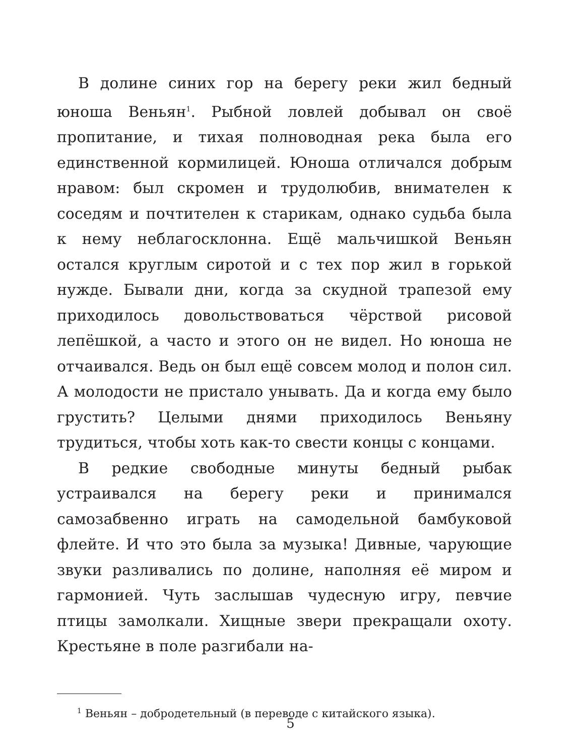В долине синих гор на берегу реки жил бедный юноша Веньян<sup>1</sup>. Рыбной ловлей добывал он своё пропитание, и тихая полноводная река была его единственной кормилицей. Юноша отличался добрым нравом: был скромен и трудолюбив, внимателен к соседям и почтителен к старикам, однако судьба была к нему неблагосклонна. Ещё мальчишкой Веньян остался круглым сиротой и с тех пор жил в горькой нужде. Бывали дни, когда за скудной трапезой ему приходилось довольствоваться чёрствой рисовой лепёшкой, а часто и этого он не видел. Но юноша не отчаивался. Ведь он был ещё совсем молод и полон сил. А молодости не пристало унывать. Да и когда ему было грустить? Целыми днями приходилось Веньяну трудиться, чтобы хоть как-то свести концы с концами.
В редкие свободные минуты бедный рыбак устраивался на берегу реки и принимался самозабвенно играть на самодельной бамбуковой флейте. И что это была за музыка! Дивные, чарующие звуки разливались по долине, наполняя её миром и гармонией. Чуть заслышав чудесную игру, певчие птицы замолкали. Хищные звери прекращали охоту. Крестьяне в поле разгибали на-
<sup>1</sup> Веньян – добродетельный (в переводе с китайского языка).
5